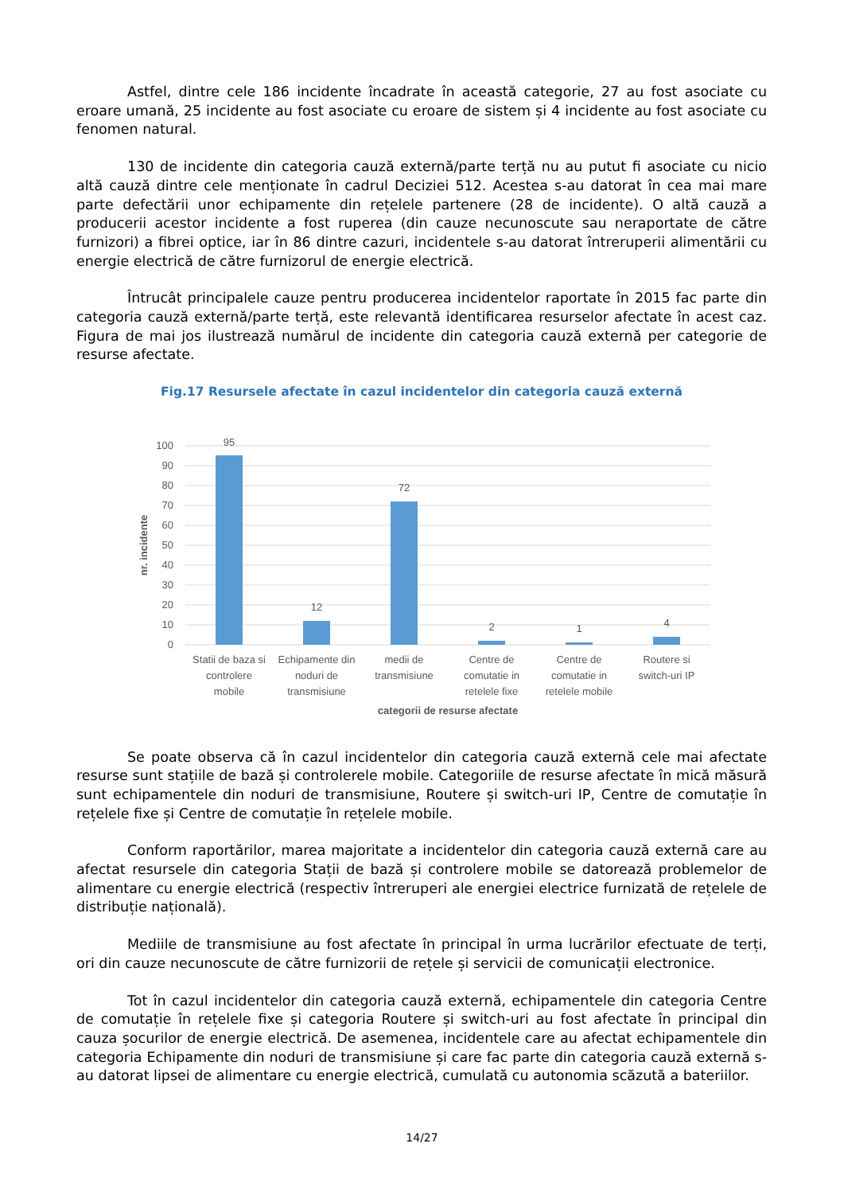Astfel, dintre cele 186 incidente încadrate în această categorie, 27 au fost asociate cu eroare umană, 25 incidente au fost asociate cu eroare de sistem și 4 incidente au fost asociate cu fenomen natural.
130 de incidente din categoria cauză externă/parte terță nu au putut fi asociate cu nicio altă cauză dintre cele menționate în cadrul Deciziei 512. Acestea s-au datorat în cea mai mare parte defectării unor echipamente din rețelele partenere (28 de incidente). O altă cauză a producerii acestor incidente a fost ruperea (din cauze necunoscute sau neraportate de către furnizori) a fibrei optice, iar în 86 dintre cazuri, incidentele s-au datorat întreruperii alimentării cu energie electrică de către furnizorul de energie electrică.
Întrucât principalele cauze pentru producerea incidentelor raportate în 2015 fac parte din categoria cauză externă/parte terță, este relevantă identificarea resurselor afectate în acest caz. Figura de mai jos ilustrează numărul de incidente din categoria cauză externă per categorie de resurse afectate.
Fig.17 Resursele afectate în cazul incidentelor din categoria cauză externă
100
90
80
70
60
50
40
30
20
10
0
95
12
72
2
1
4
Statii de baza si
controlere
mobile
Echipamente din
noduri de
transmisiune
medii de
transmisiune
Centre de
comutatie in
retelele fixe
Centre de
comutatie in
retelele mobile
Routere si
switch-uri IP
categorii de resurse afectate
nr. incidente
Se poate observa că în cazul incidentelor din categoria cauză externă cele mai afectate resurse sunt stațiile de bază și controlerele mobile. Categoriile de resurse afectate în mică măsură sunt echipamentele din noduri de transmisiune, Routere și switch-uri IP, Centre de comutație în rețelele fixe și Centre de comutație în rețelele mobile.
Conform raportărilor, marea majoritate a incidentelor din categoria cauză externă care au afectat resursele din categoria Stații de bază și controlere mobile se datorează problemelor de alimentare cu energie electrică (respectiv întreruperi ale energiei electrice furnizată de rețelele de distribuție națională).
Mediile de transmisiune au fost afectate în principal în urma lucrărilor efectuate de terți, ori din cauze necunoscute de către furnizorii de rețele și servicii de comunicații electronice.
Tot în cazul incidentelor din categoria cauză externă, echipamentele din categoria Centre de comutație în rețelele fixe și categoria Routere și switch-uri au fost afectate în principal din cauza șocurilor de energie electrică. De asemenea, incidentele care au afectat echipamentele din categoria Echipamente din noduri de transmisiune și care fac parte din categoria cauză externă s-au datorat lipsei de alimentare cu energie electrică, cumulată cu autonomia scăzută a bateriilor.
14/27